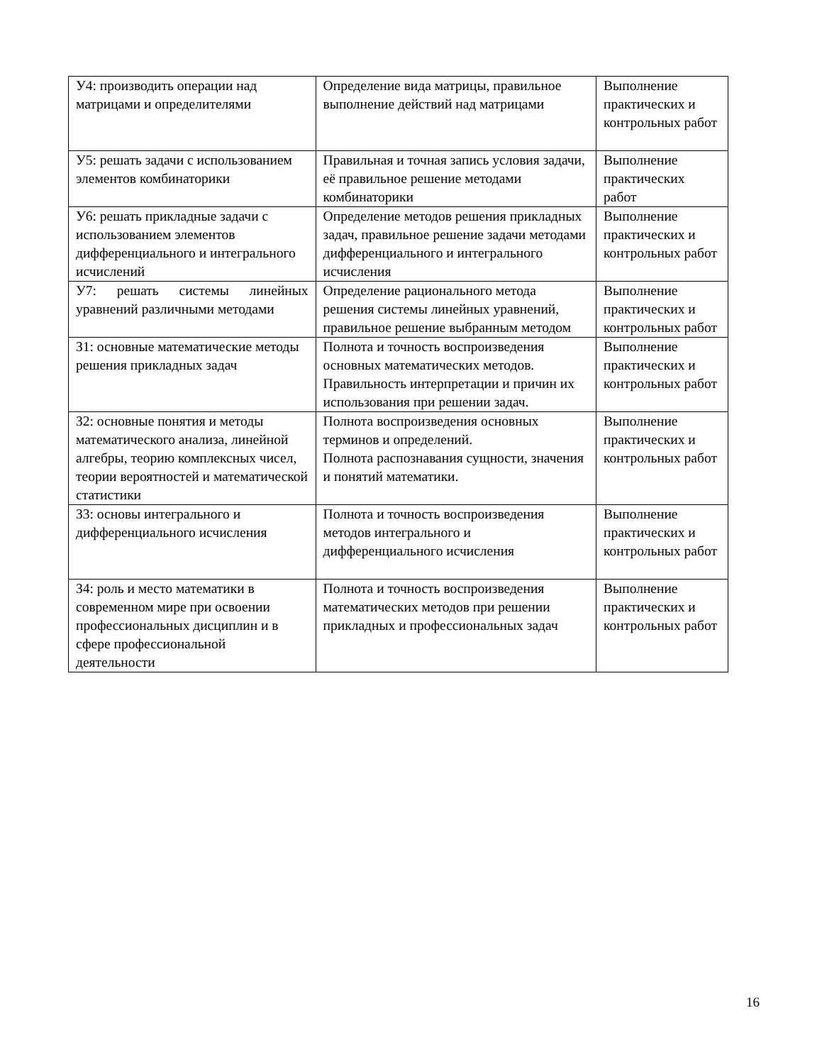| У4: производить операции над матрицами и определителями | Определение вида матрицы, правильное выполнение действий над матрицами | Выполнение практических и контрольных работ |
| У5: решать задачи с использованием элементов комбинаторики | Правильная и точная запись условия задачи, её правильное решение методами комбинаторики | Выполнение практических работ |
| У6: решать прикладные задачи с использованием элементов дифференциального и интегрального исчислений | Определение методов решения прикладных задач, правильное решение задачи методами дифференциального и интегрального исчисления | Выполнение практических и контрольных работ |
| У7: решать системы линейных уравнений различными методами | Определение рационального метода решения системы линейных уравнений, правильное решение выбранным методом | Выполнение практических и контрольных работ |
| З1: основные математические методы решения прикладных задач | Полнота и точность воспроизведения основных математических методов. Правильность интерпретации и причин их использования при решении задач. | Выполнение практических и контрольных работ |
| З2: основные понятия и методы математического анализа, линейной алгебры, теорию комплексных чисел, теории вероятностей и математической статистики | Полнота воспроизведения основных терминов и определений. Полнота распознавания сущности, значения и понятий математики. | Выполнение практических и контрольных работ |
| З3: основы интегрального и дифференциального исчисления | Полнота и точность воспроизведения методов интегрального и дифференциального исчисления | Выполнение практических и контрольных работ |
| З4: роль и место математики в современном мире при освоении профессиональных дисциплин и в сфере профессиональной деятельности | Полнота и точность воспроизведения математических методов при решении прикладных и профессиональных задач | Выполнение практических и контрольных работ |
16